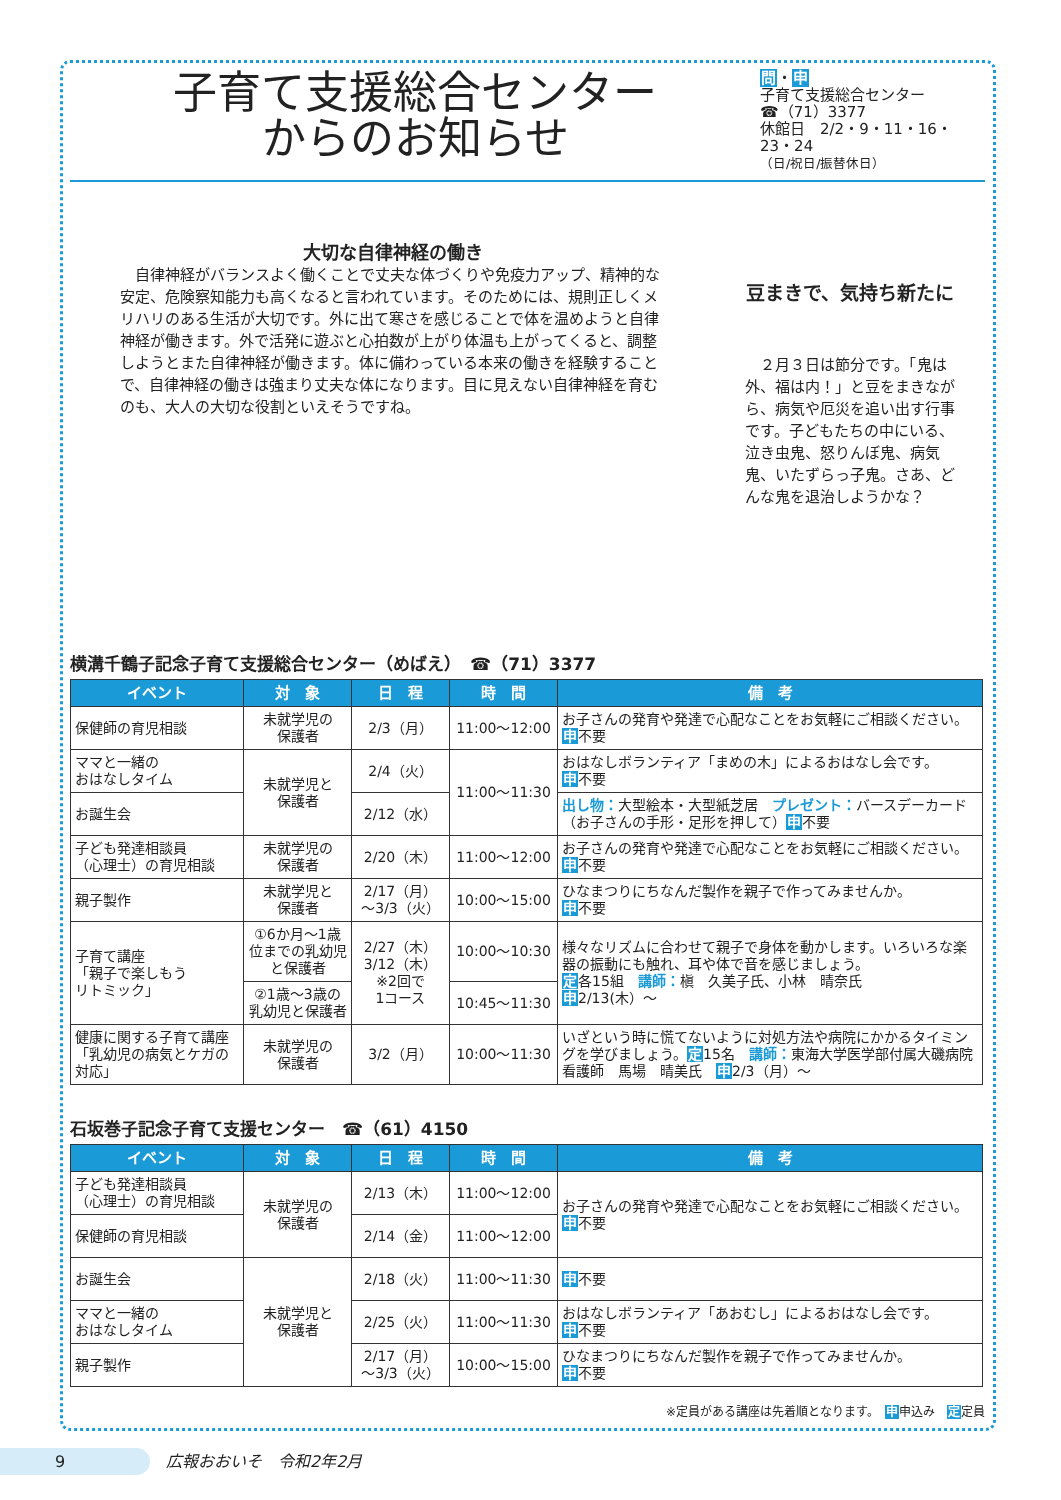子育て支援総合センター
からのお知らせ
問・申
子育て支援総合センター
☎（71）3377
休館日　2/2・9・11・16・23・24
（日/祝日/振替休日）
大切な自律神経の働き
　自律神経がバランスよく働くことで丈夫な体づくりや免疫力アップ、精神的な安定、危険察知能力も高くなると言われています。そのためには、規則正しくメリハリのある生活が大切です。外に出て寒さを感じることで体を温めようと自律神経が働きます。外で活発に遊ぶと心拍数が上がり体温も上がってくると、調整しようとまた自律神経が働きます。体に備わっている本来の働きを経験することで、自律神経の働きは強まり丈夫な体になります。目に見えない自律神経を育むのも、大人の大切な役割といえそうですね。
豆まきで、気持ち新たに
　２月３日は節分です。「鬼は外、福は内！」と豆をまきながら、病気や厄災を追い出す行事です。子どもたちの中にいる、泣き虫鬼、怒りんぼ鬼、病気鬼、いたずらっ子鬼。さあ、どんな鬼を退治しようかな？
横溝千鶴子記念子育て支援総合センター（めばえ）　☎（71）3377
| イベント | 対 象 | 日 程 | 時 間 | 備 考 |
| --- | --- | --- | --- | --- |
| 保健師の育児相談 | 未就学児の 保護者 | 2/3（月） | 11:00〜12:00 | お子さんの発育や発達で心配なことをお気軽にご相談ください。 申 不要 |
| ママと一緒の おはなしタイム | 未就学児と 保護者 | 2/4（火） | 11:00〜11:30 | おはなしボランティア「まめの木」によるおはなし会です。 申 不要 |
| お誕生会 | | 2/12（水） | | 出し物： 大型絵本・大型紙芝居 プレゼント： バースデーカード（お子さんの手形・足形を押して） 申 不要 |
| 子ども発達相談員 （心理士）の育児相談 | 未就学児の 保護者 | 2/20（木） | 11:00〜12:00 | お子さんの発育や発達で心配なことをお気軽にご相談ください。 申 不要 |
| 親子製作 | 未就学児と 保護者 | 2/17（月） 〜3/3（火） | 10:00〜15:00 | ひなまつりにちなんだ製作を親子で作ってみませんか。 申 不要 |
| 子育て講座 「親子で楽しもう リトミック」 | ①6か月〜1歳位までの乳幼児と保護者 | 2/27（木） 3/12（木） ※2回で 1コース | 10:00〜10:30 | 様々なリズムに合わせて親子で身体を動かします。いろいろな楽器の振動にも触れ、耳や体で音を感じましょう。 定 各15組 講師： 槇 久美子氏、小林 晴奈氏 申 2/13(木）〜 |
| | ②1歳〜3歳の乳幼児と保護者 | | 10:45〜11:30 | |
| 健康に関する子育て講座「乳幼児の病気とケガの対応」 | 未就学児の 保護者 | 3/2（月） | 10:00〜11:30 | いざという時に慌てないように対処方法や病院にかかるタイミングを学びましょう。 定 15名 講師： 東海大学医学部付属大磯病院 看護師 馬場 晴美氏 申 2/3（月）〜 |
石坂巻子記念子育て支援センター　☎（61）4150
| イベント | 対 象 | 日 程 | 時 間 | 備 考 |
| --- | --- | --- | --- | --- |
| 子ども発達相談員 （心理士）の育児相談 | 未就学児の 保護者 | 2/13（木） | 11:00〜12:00 | お子さんの発育や発達で心配なことをお気軽にご相談ください。 申 不要 |
| 保健師の育児相談 | | 2/14（金） | 11:00〜12:00 | |
| お誕生会 | 未就学児と 保護者 | 2/18（火） | 11:00〜11:30 | 申 不要 |
| ママと一緒の おはなしタイム | | 2/25（火） | 11:00〜11:30 | おはなしボランティア「あおむし」によるおはなし会です。 申 不要 |
| 親子製作 | | 2/17（月） 〜3/3（火） | 10:00〜15:00 | ひなまつりにちなんだ製作を親子で作ってみませんか。 申 不要 |
※定員がある講座は先着順となります。　申申込み　定定員
9　広報おおいそ　令和2年2月